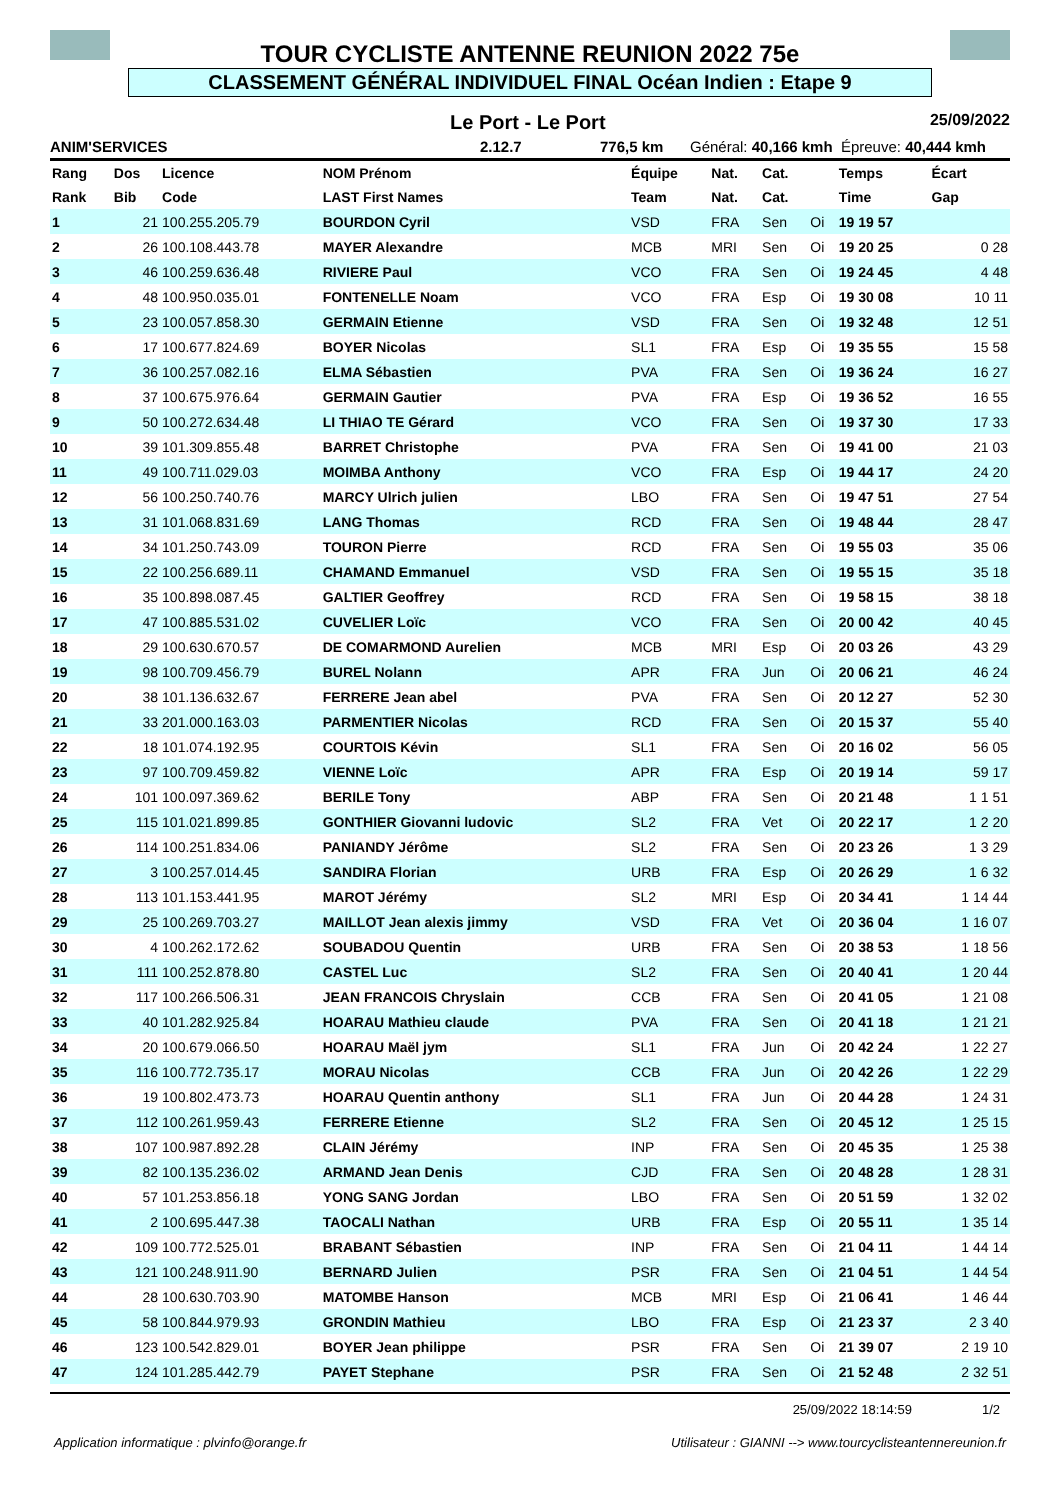TOUR CYCLISTE ANTENNE REUNION 2022 75e
CLASSEMENT GÉNÉRAL INDIVIDUEL FINAL Océan Indien : Etape 9
Le Port - Le Port 25/09/2022
ANIM'SERVICES 2.12.7 776,5 km Général: 40,166 kmh Épreuve: 40,444 kmh
| Rang | Dos | Licence | NOM Prénom | Équipe | Nat. | Cat. | | Temps | Écart |
| --- | --- | --- | --- | --- | --- | --- | --- | --- | --- |
| Rank | Bib | Code | LAST First Names | Team | Nat. | Cat. | | Time | Gap |
| 1 | 21 | 100.255.205.79 | BOURDON Cyril | VSD | FRA | Sen | Oi | 19 19 57 | |
| 2 | 26 | 100.108.443.78 | MAYER Alexandre | MCB | MRI | Sen | Oi | 19 20 25 | 0 28 |
| 3 | 46 | 100.259.636.48 | RIVIERE Paul | VCO | FRA | Sen | Oi | 19 24 45 | 4 48 |
| 4 | 48 | 100.950.035.01 | FONTENELLE Noam | VCO | FRA | Esp | Oi | 19 30 08 | 10 11 |
| 5 | 23 | 100.057.858.30 | GERMAIN Etienne | VSD | FRA | Sen | Oi | 19 32 48 | 12 51 |
| 6 | 17 | 100.677.824.69 | BOYER Nicolas | SL1 | FRA | Esp | Oi | 19 35 55 | 15 58 |
| 7 | 36 | 100.257.082.16 | ELMA Sébastien | PVA | FRA | Sen | Oi | 19 36 24 | 16 27 |
| 8 | 37 | 100.675.976.64 | GERMAIN Gautier | PVA | FRA | Esp | Oi | 19 36 52 | 16 55 |
| 9 | 50 | 100.272.634.48 | LI THIAO TE Gérard | VCO | FRA | Sen | Oi | 19 37 30 | 17 33 |
| 10 | 39 | 101.309.855.48 | BARRET Christophe | PVA | FRA | Sen | Oi | 19 41 00 | 21 03 |
| 11 | 49 | 100.711.029.03 | MOIMBA Anthony | VCO | FRA | Esp | Oi | 19 44 17 | 24 20 |
| 12 | 56 | 100.250.740.76 | MARCY Ulrich julien | LBO | FRA | Sen | Oi | 19 47 51 | 27 54 |
| 13 | 31 | 101.068.831.69 | LANG Thomas | RCD | FRA | Sen | Oi | 19 48 44 | 28 47 |
| 14 | 34 | 101.250.743.09 | TOURON Pierre | RCD | FRA | Sen | Oi | 19 55 03 | 35 06 |
| 15 | 22 | 100.256.689.11 | CHAMAND Emmanuel | VSD | FRA | Sen | Oi | 19 55 15 | 35 18 |
| 16 | 35 | 100.898.087.45 | GALTIER Geoffrey | RCD | FRA | Sen | Oi | 19 58 15 | 38 18 |
| 17 | 47 | 100.885.531.02 | CUVELIER Loïc | VCO | FRA | Sen | Oi | 20 00 42 | 40 45 |
| 18 | 29 | 100.630.670.57 | DE COMARMOND Aurelien | MCB | MRI | Esp | Oi | 20 03 26 | 43 29 |
| 19 | 98 | 100.709.456.79 | BUREL Nolann | APR | FRA | Jun | Oi | 20 06 21 | 46 24 |
| 20 | 38 | 101.136.632.67 | FERRERE Jean abel | PVA | FRA | Sen | Oi | 20 12 27 | 52 30 |
| 21 | 33 | 201.000.163.03 | PARMENTIER Nicolas | RCD | FRA | Sen | Oi | 20 15 37 | 55 40 |
| 22 | 18 | 101.074.192.95 | COURTOIS Kévin | SL1 | FRA | Sen | Oi | 20 16 02 | 56 05 |
| 23 | 97 | 100.709.459.82 | VIENNE Loïc | APR | FRA | Esp | Oi | 20 19 14 | 59 17 |
| 24 | 101 | 100.097.369.62 | BERILE Tony | ABP | FRA | Sen | Oi | 20 21 48 | 1 1 51 |
| 25 | 115 | 101.021.899.85 | GONTHIER Giovanni ludovic | SL2 | FRA | Vet | Oi | 20 22 17 | 1 2 20 |
| 26 | 114 | 100.251.834.06 | PANIANDY Jérôme | SL2 | FRA | Sen | Oi | 20 23 26 | 1 3 29 |
| 27 | 3 | 100.257.014.45 | SANDIRA Florian | URB | FRA | Esp | Oi | 20 26 29 | 1 6 32 |
| 28 | 113 | 101.153.441.95 | MAROT Jérémy | SL2 | MRI | Esp | Oi | 20 34 41 | 1 14 44 |
| 29 | 25 | 100.269.703.27 | MAILLOT Jean alexis jimmy | VSD | FRA | Vet | Oi | 20 36 04 | 1 16 07 |
| 30 | 4 | 100.262.172.62 | SOUBADOU Quentin | URB | FRA | Sen | Oi | 20 38 53 | 1 18 56 |
| 31 | 111 | 100.252.878.80 | CASTEL Luc | SL2 | FRA | Sen | Oi | 20 40 41 | 1 20 44 |
| 32 | 117 | 100.266.506.31 | JEAN FRANCOIS Chryslain | CCB | FRA | Sen | Oi | 20 41 05 | 1 21 08 |
| 33 | 40 | 101.282.925.84 | HOARAU Mathieu claude | PVA | FRA | Sen | Oi | 20 41 18 | 1 21 21 |
| 34 | 20 | 100.679.066.50 | HOARAU Maël jym | SL1 | FRA | Jun | Oi | 20 42 24 | 1 22 27 |
| 35 | 116 | 100.772.735.17 | MORAU Nicolas | CCB | FRA | Jun | Oi | 20 42 26 | 1 22 29 |
| 36 | 19 | 100.802.473.73 | HOARAU Quentin anthony | SL1 | FRA | Jun | Oi | 20 44 28 | 1 24 31 |
| 37 | 112 | 100.261.959.43 | FERRERE Etienne | SL2 | FRA | Sen | Oi | 20 45 12 | 1 25 15 |
| 38 | 107 | 100.987.892.28 | CLAIN Jérémy | INP | FRA | Sen | Oi | 20 45 35 | 1 25 38 |
| 39 | 82 | 100.135.236.02 | ARMAND Jean Denis | CJD | FRA | Sen | Oi | 20 48 28 | 1 28 31 |
| 40 | 57 | 101.253.856.18 | YONG SANG Jordan | LBO | FRA | Sen | Oi | 20 51 59 | 1 32 02 |
| 41 | 2 | 100.695.447.38 | TAOCALI Nathan | URB | FRA | Esp | Oi | 20 55 11 | 1 35 14 |
| 42 | 109 | 100.772.525.01 | BRABANT Sébastien | INP | FRA | Sen | Oi | 21 04 11 | 1 44 14 |
| 43 | 121 | 100.248.911.90 | BERNARD Julien | PSR | FRA | Sen | Oi | 21 04 51 | 1 44 54 |
| 44 | 28 | 100.630.703.90 | MATOMBE Hanson | MCB | MRI | Esp | Oi | 21 06 41 | 1 46 44 |
| 45 | 58 | 100.844.979.93 | GRONDIN Mathieu | LBO | FRA | Esp | Oi | 21 23 37 | 2 3 40 |
| 46 | 123 | 100.542.829.01 | BOYER Jean philippe | PSR | FRA | Sen | Oi | 21 39 07 | 2 19 10 |
| 47 | 124 | 101.285.442.79 | PAYET Stephane | PSR | FRA | Sen | Oi | 21 52 48 | 2 32 51 |
25/09/2022 18:14:59 1/2
Application informatique : plvinfo@orange.fr Utilisateur : GIANNI --> www.tourcyclisteantennereunion.fr